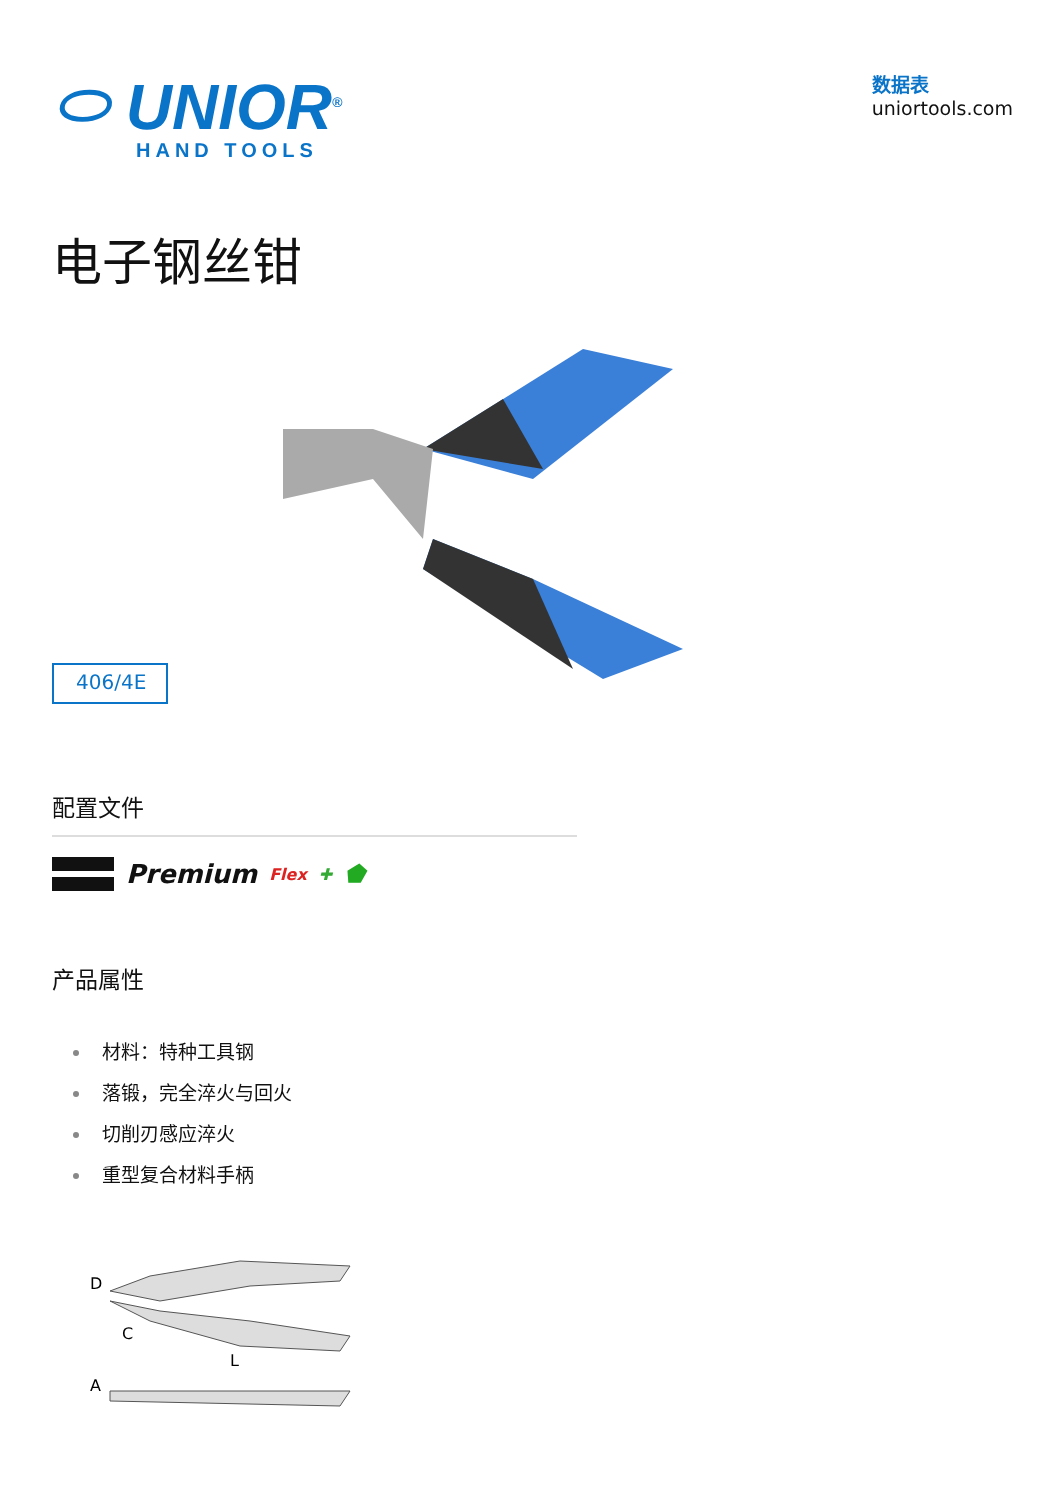⬭ UNIOR<sup>®</sup>
HAND TOOLS
数据表
uniortools.com
电子钢丝钳
406/4E
配置文件
Premium Flex ✚ ⬟
产品属性
材料：特种工具钢
落锻，完全淬火与回火
切削刃感应淬火
重型复合材料手柄
D
C
L
A